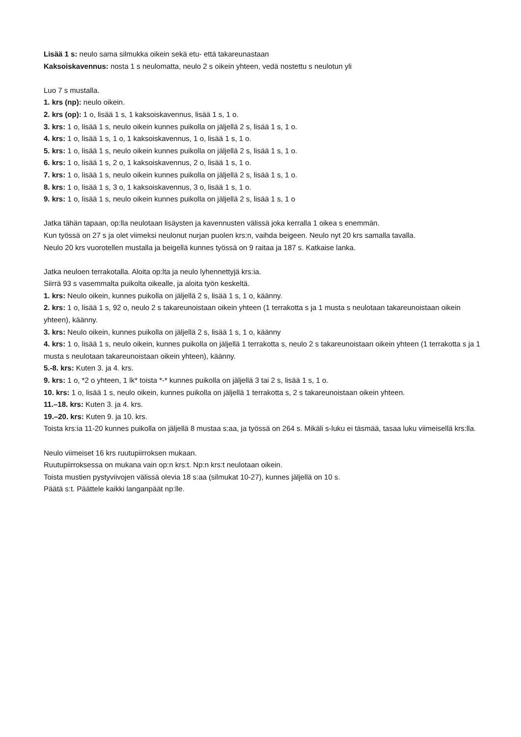Lisää 1 s: neulo sama silmukka oikein sekä etu- että takareunastaan
Kaksoiskavennus: nosta 1 s neulomatta, neulo 2 s oikein yhteen, vedä nostettu s neulotun yli
Luo 7 s mustalla.
1. krs (np): neulo oikein.
2. krs (op): 1 o, lisää 1 s, 1 kaksoiskavennus, lisää 1 s, 1 o.
3. krs: 1 o, lisää 1 s, neulo oikein kunnes puikolla on jäljellä 2 s, lisää 1 s, 1 o.
4. krs: 1 o, lisää 1 s, 1 o, 1 kaksoiskavennus, 1 o, lisää 1 s, 1 o.
5. krs: 1 o, lisää 1 s, neulo oikein kunnes puikolla on jäljellä 2 s, lisää 1 s, 1 o.
6. krs: 1 o, lisää 1 s, 2 o, 1 kaksoiskavennus, 2 o, lisää 1 s, 1 o.
7. krs: 1 o, lisää 1 s, neulo oikein kunnes puikolla on jäljellä 2 s, lisää 1 s, 1 o.
8. krs: 1 o, lisää 1 s, 3 o, 1 kaksoiskavennus, 3 o, lisää 1 s, 1 o.
9. krs: 1 o, lisää 1 s, neulo oikein kunnes puikolla on jäljellä 2 s, lisää 1 s, 1 o
Jatka tähän tapaan, op:lla neulotaan lisäysten ja kavennusten välissä joka kerralla 1 oikea s enemmän.
Kun työssä on 27 s ja olet viimeksi neulonut nurjan puolen krs:n, vaihda beigeen. Neulo nyt 20 krs samalla tavalla.
Neulo 20 krs vuorotellen mustalla ja beigellä kunnes työssä on 9 raitaa ja 187 s. Katkaise lanka.
Jatka neuloen terrakotalla. Aloita op:lta ja neulo lyhennettyjä krs:ia.
Siirrä 93 s vasemmalta puikolta oikealle, ja aloita työn keskeltä.
1. krs: Neulo oikein, kunnes puikolla on jäljellä 2 s, lisää 1 s, 1 o, käänny.
2. krs: 1 o, lisää 1 s, 92 o, neulo 2 s takareunoistaan oikein yhteen (1 terrakotta s ja 1 musta s neulotaan takareunoistaan oikein yhteen), käänny.
3. krs: Neulo oikein, kunnes puikolla on jäljellä 2 s, lisää 1 s, 1 o, käänny
4. krs: 1 o, lisää 1 s, neulo oikein, kunnes puikolla on jäljellä 1 terrakotta s, neulo 2 s takareunoistaan oikein yhteen (1 terrakotta s ja 1 musta s neulotaan takareunoistaan oikein yhteen), käänny.
5.-8. krs: Kuten 3. ja 4. krs.
9. krs: 1 o, *2 o yhteen, 1 lk* toista *-* kunnes puikolla on jäljellä 3 tai 2 s, lisää 1 s, 1 o.
10. krs: 1 o, lisää 1 s, neulo oikein, kunnes puikolla on jäljellä 1 terrakotta s, 2 s takareunoistaan oikein yhteen.
11.–18. krs: Kuten 3. ja 4. krs.
19.–20. krs: Kuten 9. ja 10. krs.
Toista krs:ia 11-20 kunnes puikolla on jäljellä 8 mustaa s:aa, ja työssä on 264 s. Mikäli s-luku ei täsmää, tasaa luku viimeisellä krs:lla.
Neulo viimeiset 16 krs ruutupiirroksen mukaan.
Ruutupiirroksessa on mukana vain op:n krs:t. Np:n krs:t neulotaan oikein.
Toista mustien pystyviivojen välissä olevia 18 s:aa (silmukat 10-27), kunnes jäljellä on 10 s.
Päätä s:t. Päättele kaikki langanpäät np:lle.